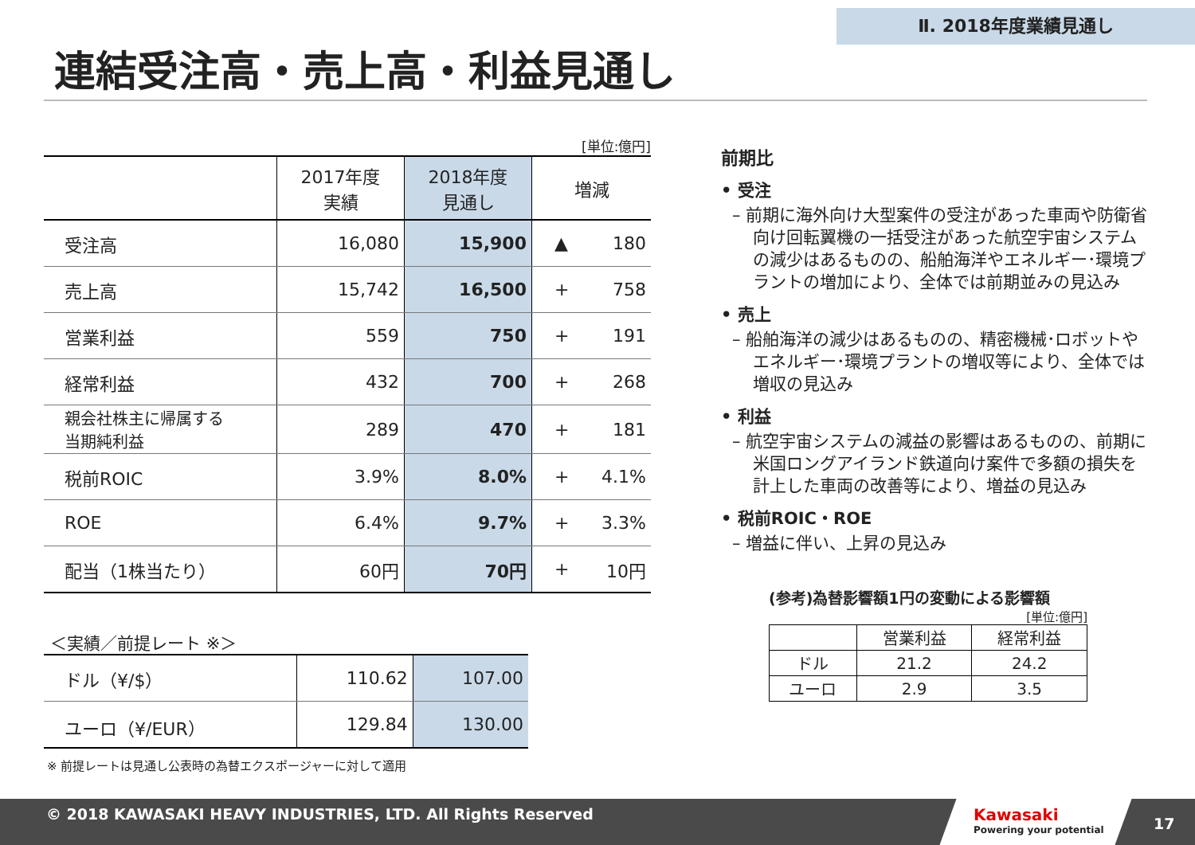Ⅱ. 2018年度業績見通し
連結受注高・売上高・利益見通し
[単位:億円]
| | 2017年度 実績 | 2018年度 見通し | 増減 | |
| --- | --- | --- | --- | --- |
| 受注高 | 16,080 | 15,900 | ▲ | 180 |
| 売上高 | 15,742 | 16,500 | + | 758 |
| 営業利益 | 559 | 750 | + | 191 |
| 経常利益 | 432 | 700 | + | 268 |
| 親会社株主に帰属する 当期純利益 | 289 | 470 | + | 181 |
| 税前ROIC | 3.9% | 8.0% | + | 4.1% |
| ROE | 6.4% | 9.7% | + | 3.3% |
| 配当（1株当たり） | 60円 | 70円 | + | 10円 |
＜実績／前提レート ※＞
| ドル（¥/$） | 110.62 | 107.00 |
| ユーロ（¥/EUR） | 129.84 | 130.00 |
※ 前提レートは見通し公表時の為替エクスポージャーに対して適用
前期比
• 受注
– 前期に海外向け大型案件の受注があった車両や防衛省向け回転翼機の一括受注があった航空宇宙システムの減少はあるものの、船舶海洋やエネルギー･環境プラントの増加により、全体では前期並みの見込み
• 売上
– 船舶海洋の減少はあるものの、精密機械･ロボットやエネルギー･環境プラントの増収等により、全体では増収の見込み
• 利益
– 航空宇宙システムの減益の影響はあるものの、前期に米国ロングアイランド鉄道向け案件で多額の損失を計上した車両の改善等により、増益の見込み
• 税前ROIC・ROE
– 増益に伴い、上昇の見込み
(参考)為替影響額1円の変動による影響額
[単位:億円]
| | 営業利益 | 経常利益 |
| --- | --- | --- |
| ドル | 21.2 | 24.2 |
| ユーロ | 2.9 | 3.5 |
© 2018 KAWASAKI HEAVY INDUSTRIES, LTD. All Rights Reserved
Kawasaki
Powering your potential
17